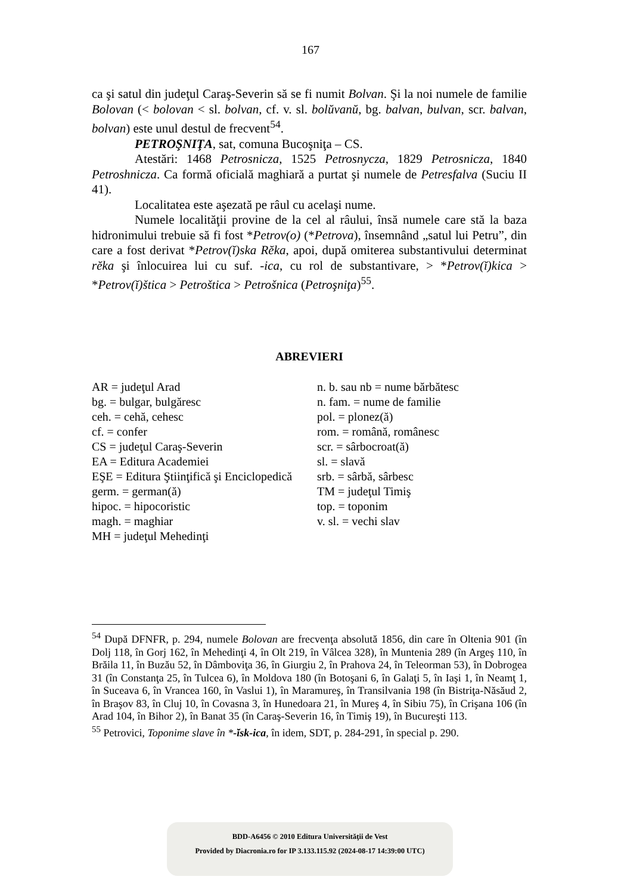167
ca şi satul din judeţul Caraş-Severin să se fi numit Bolvan. Şi la noi numele de familie Bolovan (< bolovan < sl. bolvan, cf. v. sl. bolŭvanŭ, bg. balvan, bulvan, scr. balvan, bolvan) este unul destul de frecvent<sup>54</sup>.
PETROŞNIŢA, sat, comuna Bucoşniţa – CS.
Atestări: 1468 Petrosnicza, 1525 Petrosnycza, 1829 Petrosnicza, 1840 Petroshnicza. Ca formă oficială maghiară a purtat şi numele de Petresfalva (Suciu II 41).
Localitatea este aşezată pe râul cu acelaşi nume.
Numele localităţii provine de la cel al râului, însă numele care stă la baza hidronimului trebuie să fi fost *Petrov(o) (*Petrova), însemnând „satul lui Petru”, din care a fost derivat *Petrov(ĭ)ska Rĕka, apoi, după omiterea substantivului determinat rĕka şi înlocuirea lui cu suf. -ica, cu rol de substantivare, > *Petrov(ĭ)kica > *Petrov(ĭ)štica > Petroštica > Petrošnica (Petroşniţa)<sup>55</sup>.
ABREVIERI
AR = judeţul Arad
bg. = bulgar, bulgăresc
ceh. = cehă, cehesc
cf. = confer
CS = judeţul Caraş-Severin
EA = Editura Academiei
EŞE = Editura Ştiinţifică şi Enciclopedică
germ. = german(ă)
hipoc. = hipocoristic
magh. = maghiar
MH = judeţul Mehedinţi
n. b. sau nb = nume bărbătesc
n. fam. = nume de familie
pol. = plonez(ă)
rom. = română, românesc
scr. = sârbocroat(ă)
sl. = slavă
srb. = sârbă, sârbesc
TM = judeţul Timiş
top. = toponim
v. sl. = vechi slav
<sup>54</sup> După DFNFR, p. 294, numele Bolovan are frecvenţa absolută 1856, din care în Oltenia 901 (în Dolj 118, în Gorj 162, în Mehedinţi 4, în Olt 219, în Vâlcea 328), în Muntenia 289 (în Argeş 110, în Brăila 11, în Buzău 52, în Dâmboviţa 36, în Giurgiu 2, în Prahova 24, în Teleorman 53), în Dobrogea 31 (în Constanţa 25, în Tulcea 6), în Moldova 180 (în Botoşani 6, în Galaţi 5, în Iaşi 1, în Neamţ 1, în Suceava 6, în Vrancea 160, în Vaslui 1), în Maramureş, în Transilvania 198 (în Bistriţa-Năsăud 2, în Braşov 83, în Cluj 10, în Covasna 3, în Hunedoara 21, în Mureş 4, în Sibiu 75), în Crişana 106 (în Arad 104, în Bihor 2), în Banat 35 (în Caraş-Severin 16, în Timiş 19), în Bucureşti 113.
<sup>55</sup> Petrovici, Toponime slave în *-ĭsk-ica, în idem, SDT, p. 284-291, în special p. 290.
BDD-A6456 © 2010 Editura Universităţii de Vest
Provided by Diacronia.ro for IP 3.133.115.92 (2024-08-17 14:39:00 UTC)